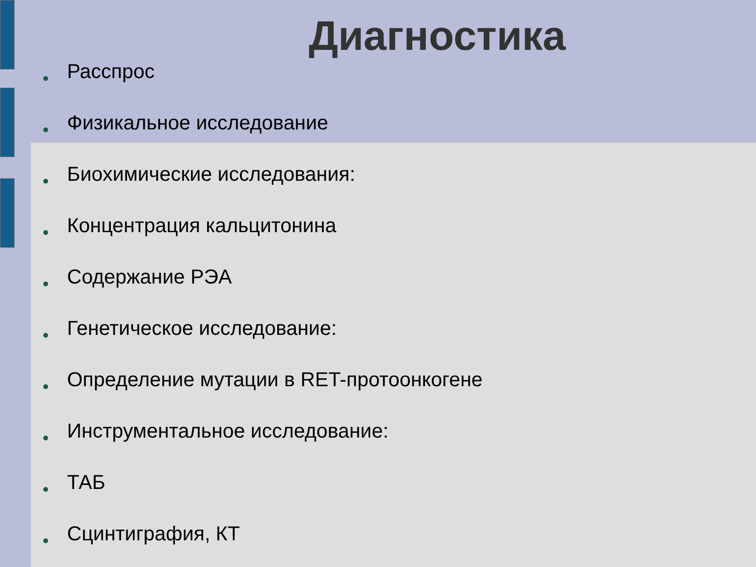Диагностика
● Расспрос
● Физикальное исследование
● Биохимические исследования:
● Концентрация кальцитонина
● Содержание РЭА
● Генетическое исследование:
● Определение мутации в RET-протоонкогене
● Инструментальное исследование:
● ТАБ
● Сцинтиграфия, КТ